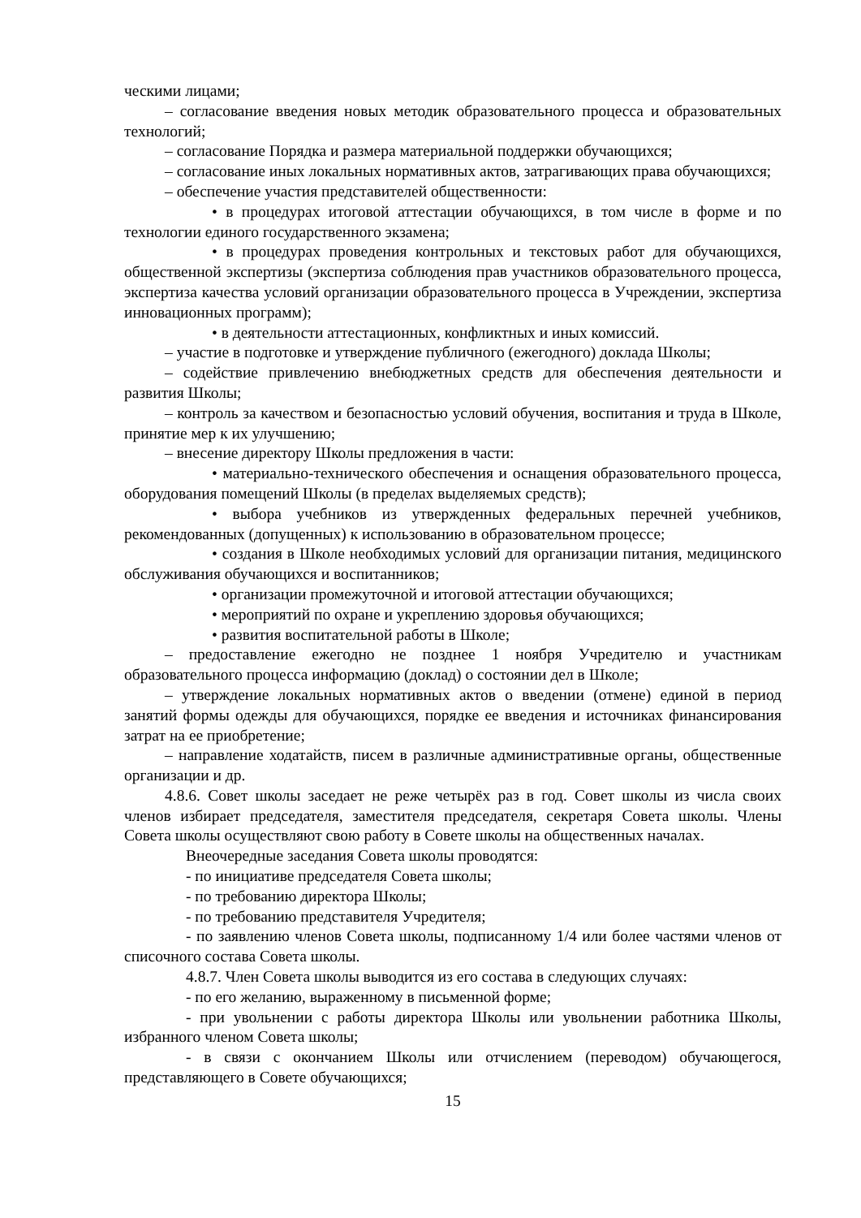ческими лицами;
– согласование введения новых методик образовательного процесса и образовательных технологий;
– согласование Порядка и размера материальной поддержки обучающихся;
– согласование иных локальных нормативных актов, затрагивающих права обучающихся;
– обеспечение участия представителей общественности:
• в процедурах итоговой аттестации обучающихся, в том числе в форме и по технологии единого государственного экзамена;
• в процедурах проведения контрольных и текстовых работ для обучающихся, общественной экспертизы (экспертиза соблюдения прав участников образовательного процесса, экспертиза качества условий организации образовательного процесса в Учреждении, экспертиза инновационных программ);
• в деятельности аттестационных, конфликтных и иных комиссий.
– участие в подготовке и утверждение публичного (ежегодного) доклада Школы;
– содействие привлечению внебюджетных средств для обеспечения деятельности и развития Школы;
– контроль за качеством и безопасностью условий обучения, воспитания и труда в Школе, принятие мер к их улучшению;
– внесение директору Школы предложения в части:
• материально-технического обеспечения и оснащения образовательного процесса, оборудования помещений Школы (в пределах выделяемых средств);
• выбора учебников из утвержденных федеральных перечней учебников, рекомендованных (допущенных) к использованию в образовательном процессе;
• создания в Школе необходимых условий для организации питания, медицинского обслуживания обучающихся и воспитанников;
• организации промежуточной и итоговой аттестации обучающихся;
• мероприятий по охране и укреплению здоровья обучающихся;
• развития воспитательной работы в Школе;
– предоставление ежегодно не позднее 1 ноября Учредителю и участникам образовательного процесса информацию (доклад) о состоянии дел в Школе;
– утверждение локальных нормативных актов о введении (отмене) единой в период занятий формы одежды для обучающихся, порядке ее введения и источниках финансирования затрат на ее приобретение;
– направление ходатайств, писем в различные административные органы, общественные организации и др.
4.8.6. Совет школы заседает не реже четырёх раз в год. Совет школы из числа своих членов избирает председателя, заместителя председателя, секретаря Совета школы. Члены Совета школы осуществляют свою работу в Совете школы на общественных началах.
Внеочередные заседания Совета школы проводятся:
- по инициативе председателя Совета школы;
- по требованию директора Школы;
- по требованию представителя Учредителя;
- по заявлению членов Совета школы, подписанному 1/4 или более частями членов от списочного состава Совета школы.
4.8.7. Член Совета школы выводится из его состава в следующих случаях:
- по его желанию, выраженному в письменной форме;
- при увольнении с работы директора Школы или увольнении работника Школы, избранного членом Совета школы;
- в связи с окончанием Школы или отчислением (переводом) обучающегося, представляющего в Совете обучающихся;
15